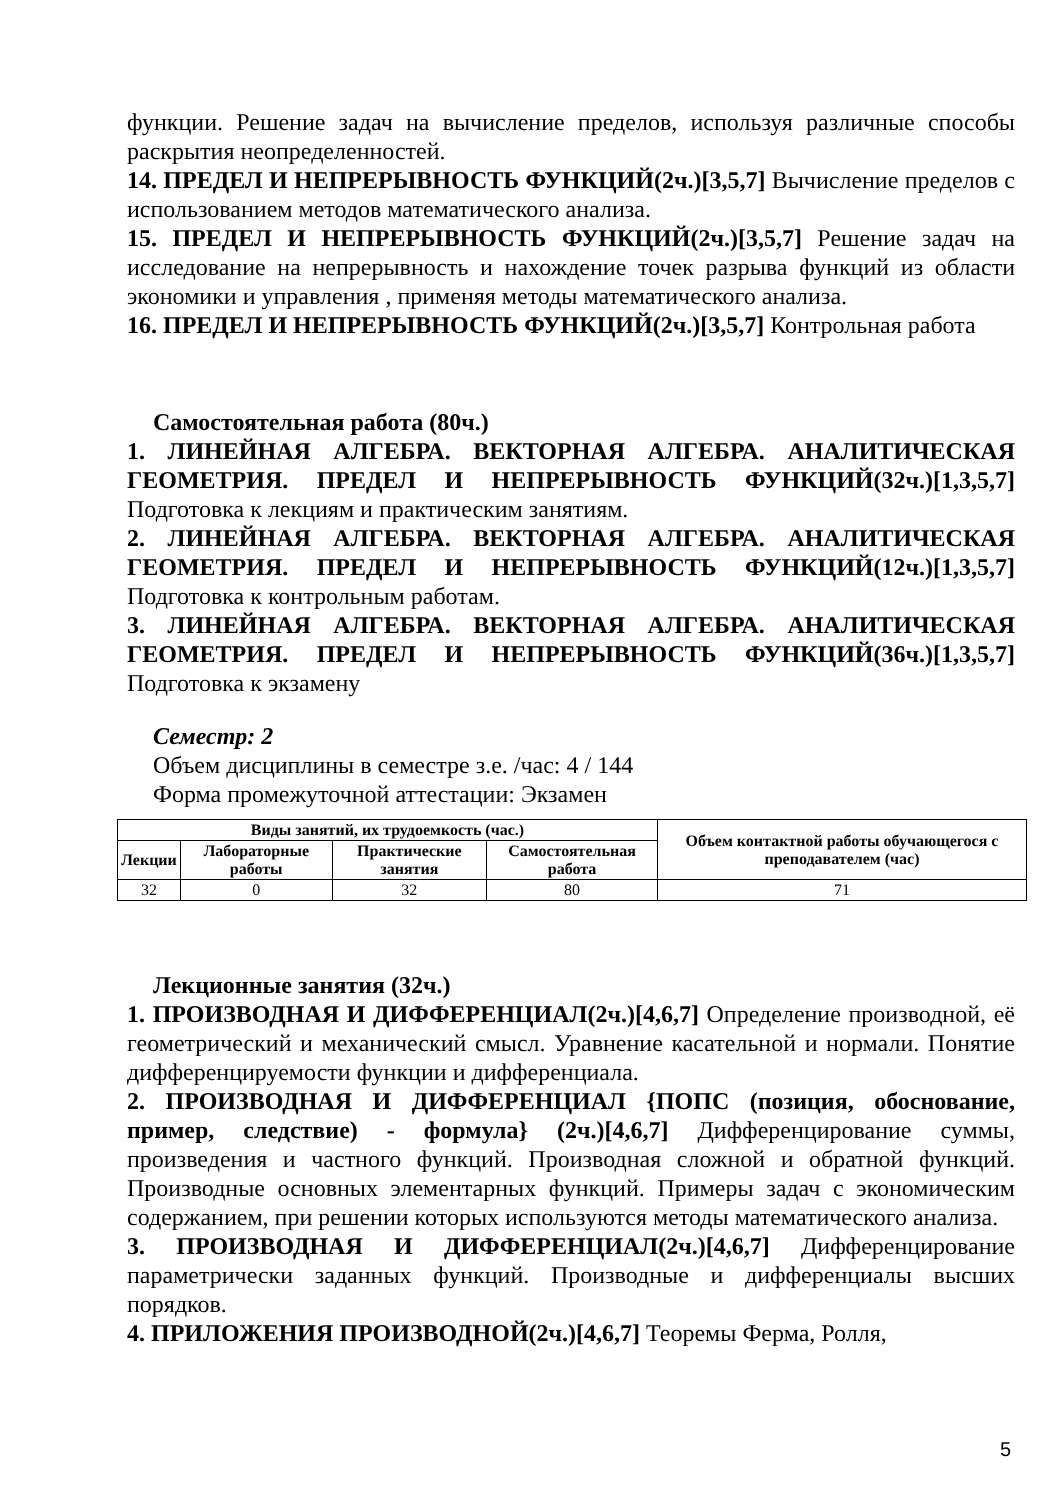функции. Решение задач на вычисление пределов, используя различные способы раскрытия неопределенностей.
14. ПРЕДЕЛ И НЕПРЕРЫВНОСТЬ ФУНКЦИЙ(2ч.)[3,5,7] Вычисление пределов с использованием методов математического анализа.
15. ПРЕДЕЛ И НЕПРЕРЫВНОСТЬ ФУНКЦИЙ(2ч.)[3,5,7] Решение задач на исследование на непрерывность и нахождение точек разрыва функций из области экономики и управления , применяя методы математического анализа.
16. ПРЕДЕЛ И НЕПРЕРЫВНОСТЬ ФУНКЦИЙ(2ч.)[3,5,7] Контрольная работа
Самостоятельная работа (80ч.)
1. ЛИНЕЙНАЯ АЛГЕБРА. ВЕКТОРНАЯ АЛГЕБРА. АНАЛИТИЧЕСКАЯ ГЕОМЕТРИЯ. ПРЕДЕЛ И НЕПРЕРЫВНОСТЬ ФУНКЦИЙ(32ч.)[1,3,5,7] Подготовка к лекциям и практическим занятиям.
2. ЛИНЕЙНАЯ АЛГЕБРА. ВЕКТОРНАЯ АЛГЕБРА. АНАЛИТИЧЕСКАЯ ГЕОМЕТРИЯ. ПРЕДЕЛ И НЕПРЕРЫВНОСТЬ ФУНКЦИЙ(12ч.)[1,3,5,7] Подготовка к контрольным работам.
3. ЛИНЕЙНАЯ АЛГЕБРА. ВЕКТОРНАЯ АЛГЕБРА. АНАЛИТИЧЕСКАЯ ГЕОМЕТРИЯ. ПРЕДЕЛ И НЕПРЕРЫВНОСТЬ ФУНКЦИЙ(36ч.)[1,3,5,7] Подготовка к экзамену
Семестр: 2
Объем дисциплины в семестре з.е. /час: 4 / 144
Форма промежуточной аттестации: Экзамен
| Виды занятий, их трудоемкость (час.) | | | | Объем контактной работы обучающегося с преподавателем (час) |
| --- | --- | --- | --- | --- |
| Лекции | Лабораторные работы | Практические занятия | Самостоятельная работа | |
| 32 | 0 | 32 | 80 | 71 |
Лекционные занятия (32ч.)
1. ПРОИЗВОДНАЯ И ДИФФЕРЕНЦИАЛ(2ч.)[4,6,7] Определение производной, её геометрический и механический смысл. Уравнение касательной и нормали. Понятие дифференцируемости функции и дифференциала.
2. ПРОИЗВОДНАЯ И ДИФФЕРЕНЦИАЛ {ПОПС (позиция, обоснование, пример, следствие) - формула} (2ч.)[4,6,7] Дифференцирование суммы, произведения и частного функций. Производная сложной и обратной функций. Производные основных элементарных функций. Примеры задач с экономическим содержанием, при решении которых используются методы математического анализа.
3. ПРОИЗВОДНАЯ И ДИФФЕРЕНЦИАЛ(2ч.)[4,6,7] Дифференцирование параметрически заданных функций. Производные и дифференциалы высших порядков.
4. ПРИЛОЖЕНИЯ ПРОИЗВОДНОЙ(2ч.)[4,6,7] Теоремы Ферма, Ролля,
5